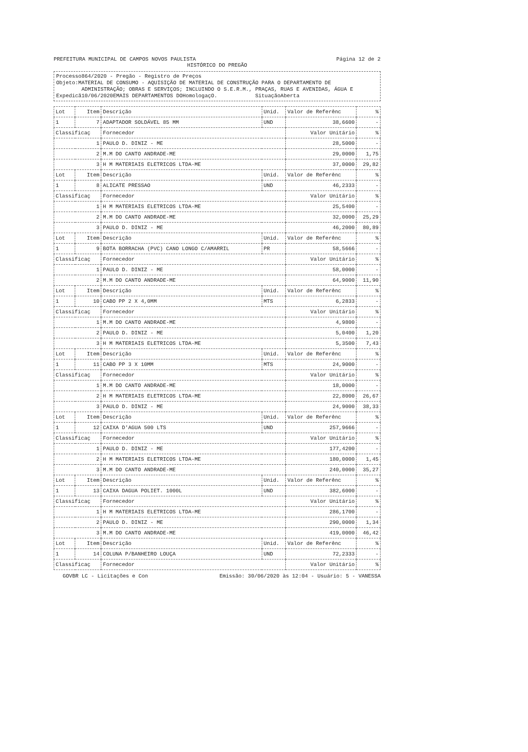PREFEITURA MUNICIPAL DE CAMPOS NOVOS PAULISTA Página 12 de 2
HISTÓRICO DO PREGÃO
Processo864/2020 - Pregão - Registro de Preços
Objeto:MATERIAL DE CONSUMO - AQUISIÇÃO DE MATERIAL DE CONSTRUÇÃO PARA O DEPARTAMENTO DE
ADMINISTRAÇÃO; OBRAS E SERVIÇOS; INCLUINDO O S.E.R.M., PRAÇAS, RUAS E AVENIDAS, ÁGUA E
Expedicã10/06/2020EMAIS DEPARTAMENTOS DOHomologaçO. SituaçãoAberta
| Lot | Item | Descrição | Unid. | Valor de Referênc | % |
| --- | --- | --- | --- | --- | --- |
| 1 | 7 | ADAPTADOR SOLDÁVEL 85 MM | UND | 38,6600 | - |
| Classificaç | | Fornecedor | | Valor Unitário | % |
| 1 | | PAULO D. DINIZ - ME | | 28,5000 | - |
| 2 | | M.M DO CANTO ANDRADE-ME | | 29,0000 | 1,75 |
| 3 | | H M MATERIAIS ELETRICOS LTDA-ME | | 37,0000 | 29,82 |
| Lot | Item | Descrição | Unid. | Valor de Referênc | % |
| 1 | 8 | ALICATE PRESSAO | UND | 46,2333 | - |
| Classificaç | | Fornecedor | | Valor Unitário | % |
| 1 | | H M MATERIAIS ELETRICOS LTDA-ME | | 25,5400 | - |
| 2 | | M.M DO CANTO ANDRADE-ME | | 32,0000 | 25,29 |
| 3 | | PAULO D. DINIZ - ME | | 46,2000 | 80,89 |
| Lot | Item | Descrição | Unid. | Valor de Referênc | % |
| 1 | 9 | BOTA BORRACHA (PVC) CANO LONGO C/AMARRIL | PR | 58,5666 | - |
| Classificaç | | Fornecedor | | Valor Unitário | % |
| 1 | | PAULO D. DINIZ - ME | | 58,0000 | - |
| 2 | | M.M DO CANTO ANDRADE-ME | | 64,9000 | 11,90 |
| Lot | Item | Descrição | Unid. | Valor de Referênc | % |
| 1 | 10 | CABO PP 2 X 4,0MM | MTS | 6,2833 | - |
| Classificaç | | Fornecedor | | Valor Unitário | % |
| 1 | | M.M DO CANTO ANDRADE-ME | | 4,9800 | - |
| 2 | | PAULO D. DINIZ - ME | | 5,0400 | 1,20 |
| 3 | | H M MATERIAIS ELETRICOS LTDA-ME | | 5,3500 | 7,43 |
| Lot | Item | Descrição | Unid. | Valor de Referênc | % |
| 1 | 11 | CABO PP 3 X 10MM | MTS | 24,9000 | - |
| Classificaç | | Fornecedor | | Valor Unitário | % |
| 1 | | M.M DO CANTO ANDRADE-ME | | 18,0000 | - |
| 2 | | H M MATERIAIS ELETRICOS LTDA-ME | | 22,8000 | 26,67 |
| 3 | | PAULO D. DINIZ - ME | | 24,9000 | 38,33 |
| Lot | Item | Descrição | Unid. | Valor de Referênc | % |
| 1 | 12 | CAIXA D'AGUA 500 LTS | UND | 257,9666 | - |
| Classificaç | | Fornecedor | | Valor Unitário | % |
| 1 | | PAULO D. DINIZ - ME | | 177,4200 | - |
| 2 | | H M MATERIAIS ELETRICOS LTDA-ME | | 180,0000 | 1,45 |
| 3 | | M.M DO CANTO ANDRADE-ME | | 240,0000 | 35,27 |
| Lot | Item | Descrição | Unid. | Valor de Referênc | % |
| 1 | 13 | CAIXA DAGUA POLIET. 1000L | UND | 382,6000 | - |
| Classificaç | | Fornecedor | | Valor Unitário | % |
| 1 | | H M MATERIAIS ELETRICOS LTDA-ME | | 286,1700 | - |
| 2 | | PAULO D. DINIZ - ME | | 290,0000 | 1,34 |
| 3 | | M.M DO CANTO ANDRADE-ME | | 419,0000 | 46,42 |
| Lot | Item | Descrição | Unid. | Valor de Referênc | % |
| 1 | 14 | COLUNA P/BANHEIRO LOUÇA | UND | 72,2333 | - |
| Classificaç | | Fornecedor | | Valor Unitário | % |
GOVBR LC - Licitações e Con Emissão: 30/06/2020 às 12:04 - Usuário: 5 - VANESSA